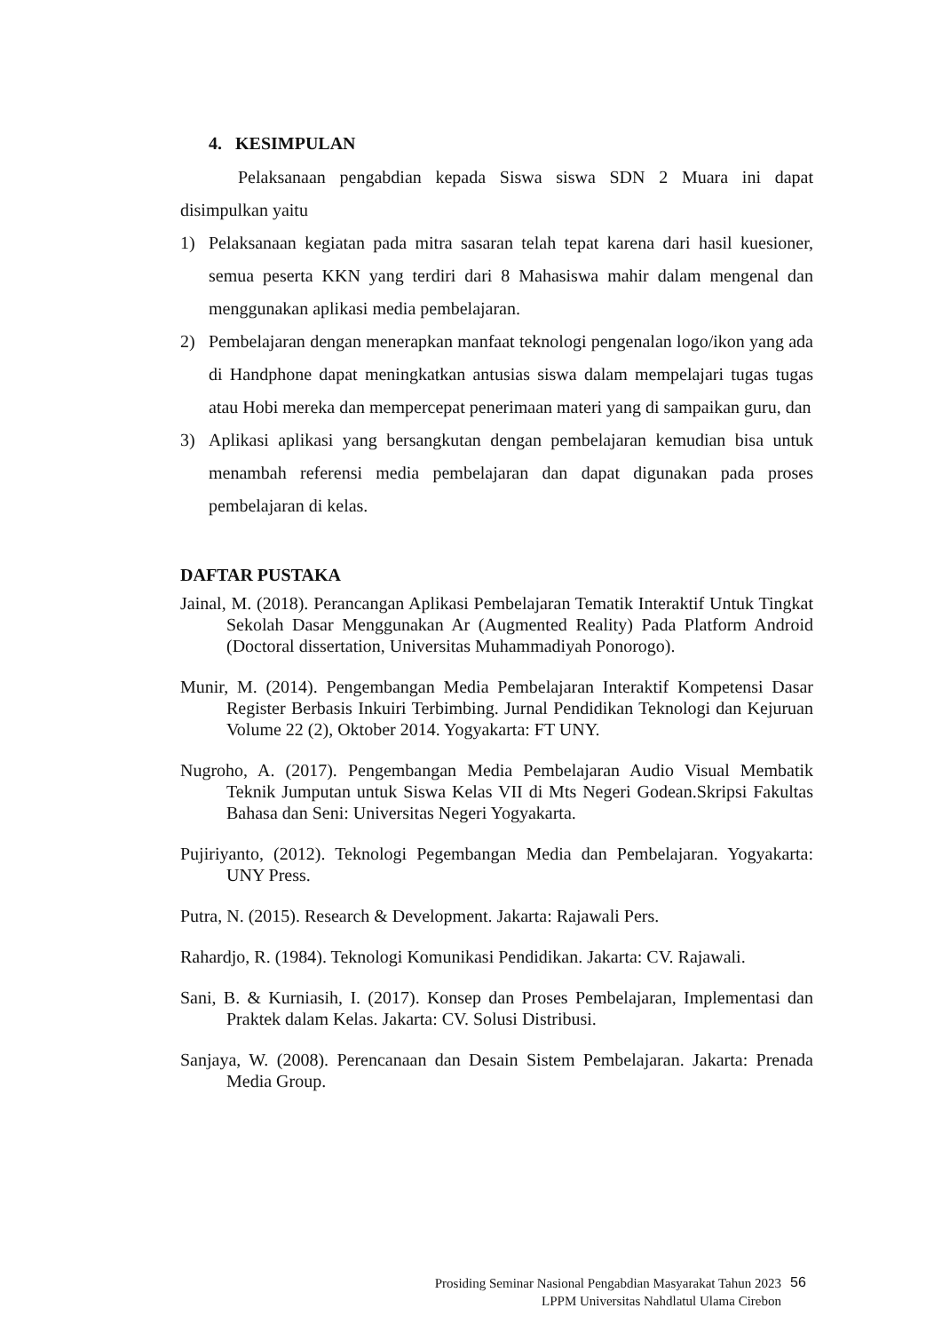4. KESIMPULAN
Pelaksanaan pengabdian kepada Siswa siswa SDN 2 Muara ini dapat disimpulkan yaitu
1) Pelaksanaan kegiatan pada mitra sasaran telah tepat karena dari hasil kuesioner, semua peserta KKN yang terdiri dari 8 Mahasiswa mahir dalam mengenal dan menggunakan aplikasi media pembelajaran.
2) Pembelajaran dengan menerapkan manfaat teknologi pengenalan logo/ikon yang ada di Handphone dapat meningkatkan antusias siswa dalam mempelajari tugas tugas atau Hobi mereka dan mempercepat penerimaan materi yang di sampaikan guru, dan
3) Aplikasi aplikasi yang bersangkutan dengan pembelajaran kemudian bisa untuk menambah referensi media pembelajaran dan dapat digunakan pada proses pembelajaran di kelas.
DAFTAR PUSTAKA
Jainal, M. (2018). Perancangan Aplikasi Pembelajaran Tematik Interaktif Untuk Tingkat Sekolah Dasar Menggunakan Ar (Augmented Reality) Pada Platform Android (Doctoral dissertation, Universitas Muhammadiyah Ponorogo).
Munir, M. (2014). Pengembangan Media Pembelajaran Interaktif Kompetensi Dasar Register Berbasis Inkuiri Terbimbing. Jurnal Pendidikan Teknologi dan Kejuruan Volume 22 (2), Oktober 2014. Yogyakarta: FT UNY.
Nugroho, A. (2017). Pengembangan Media Pembelajaran Audio Visual Membatik Teknik Jumputan untuk Siswa Kelas VII di Mts Negeri Godean.Skripsi Fakultas Bahasa dan Seni: Universitas Negeri Yogyakarta.
Pujiriyanto, (2012). Teknologi Pegembangan Media dan Pembelajaran. Yogyakarta: UNY Press.
Putra, N. (2015). Research & Development. Jakarta: Rajawali Pers.
Rahardjo, R. (1984). Teknologi Komunikasi Pendidikan. Jakarta: CV. Rajawali.
Sani, B. & Kurniasih, I. (2017). Konsep dan Proses Pembelajaran, Implementasi dan Praktek dalam Kelas. Jakarta: CV. Solusi Distribusi.
Sanjaya, W. (2008). Perencanaan dan Desain Sistem Pembelajaran. Jakarta: Prenada Media Group.
Prosiding Seminar Nasional Pengabdian Masyarakat Tahun 2023
LPPM Universitas Nahdlatul Ulama Cirebon
56